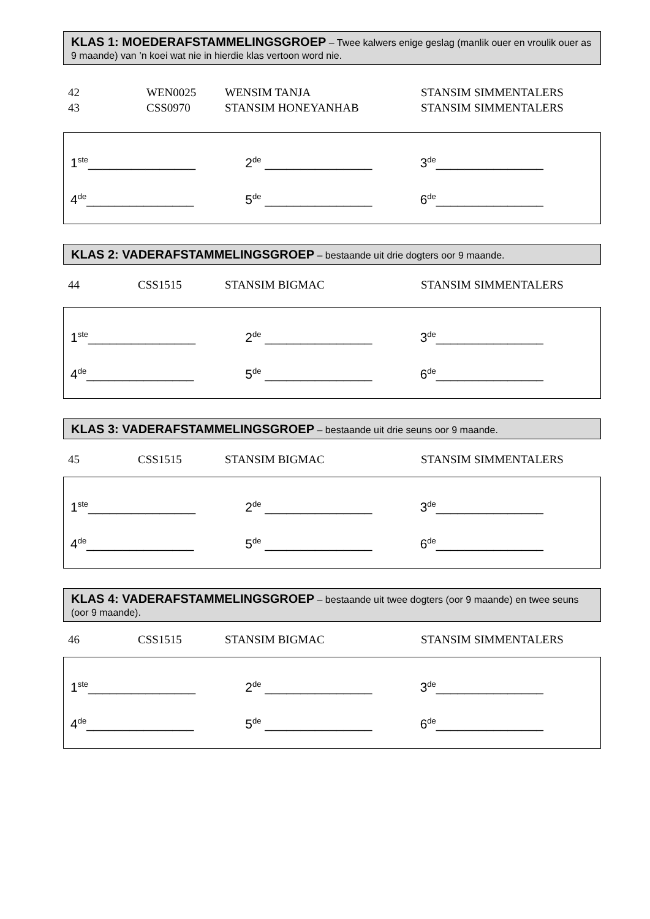KLAS 1: MOEDERAFSTAMMELINGSGROEP – Twee kalwers enige geslag (manlik ouer en vroulik ouer as 9 maande) van ’n koei wat nie in hierdie klas vertoon word nie.
| 42 | WEN0025 | WENSIM TANJA | STANSIM SIMMENTALERS |
| 43 | CSS0970 | STANSIM HONEYANHAB | STANSIM SIMMENTALERS |
| 1<sup>ste</sup>_______________ | 2<sup>de</sup> _______________ | 3<sup>de</sup>_______________ |
| 4<sup>de</sup>_______________ | 5<sup>de</sup> _______________ | 6<sup>de</sup>_______________ |
KLAS 2: VADERAFSTAMMELINGSGROEP – bestaande uit drie dogters oor 9 maande.
| 44 | CSS1515 | STANSIM BIGMAC | STANSIM SIMMENTALERS |
| 1<sup>ste</sup>_______________ | 2<sup>de</sup> _______________ | 3<sup>de</sup>_______________ |
| 4<sup>de</sup>_______________ | 5<sup>de</sup> _______________ | 6<sup>de</sup>_______________ |
KLAS 3: VADERAFSTAMMELINGSGROEP – bestaande uit drie seuns oor 9 maande.
| 45 | CSS1515 | STANSIM BIGMAC | STANSIM SIMMENTALERS |
| 1<sup>ste</sup>_______________ | 2<sup>de</sup> _______________ | 3<sup>de</sup>_______________ |
| 4<sup>de</sup>_______________ | 5<sup>de</sup> _______________ | 6<sup>de</sup>_______________ |
KLAS 4: VADERAFSTAMMELINGSGROEP – bestaande uit twee dogters (oor 9 maande) en twee seuns (oor 9 maande).
| 46 | CSS1515 | STANSIM BIGMAC | STANSIM SIMMENTALERS |
| 1<sup>ste</sup>_______________ | 2<sup>de</sup> _______________ | 3<sup>de</sup>_______________ |
| 4<sup>de</sup>_______________ | 5<sup>de</sup> _______________ | 6<sup>de</sup>_______________ |